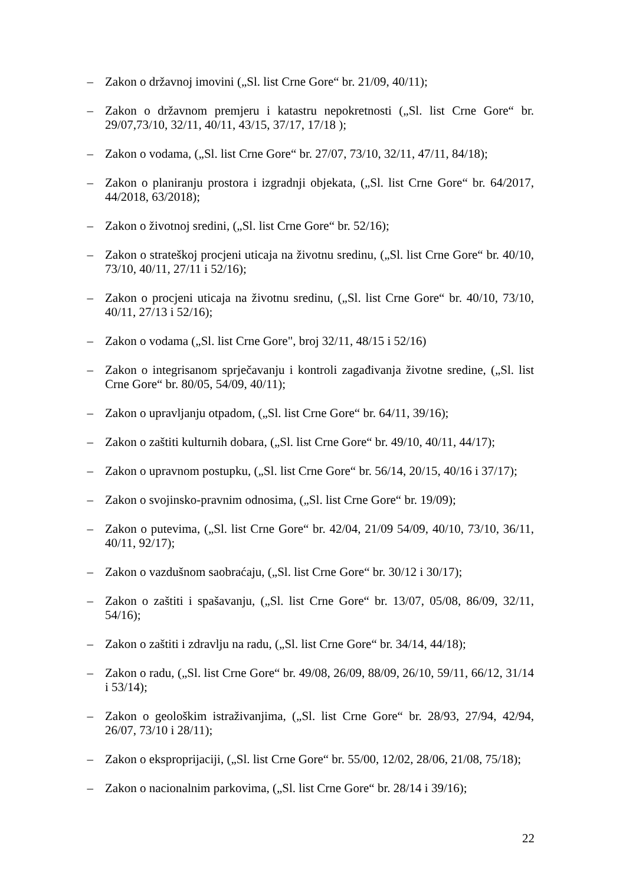– Zakon o državnoj imovini („Sl. list Crne Gore“ br. 21/09, 40/11);
– Zakon o državnom premjeru i katastru nepokretnosti („Sl. list Crne Gore“ br. 29/07,73/10, 32/11, 40/11, 43/15, 37/17, 17/18 );
– Zakon o vodama, („Sl. list Crne Gore“ br. 27/07, 73/10, 32/11, 47/11, 84/18);
– Zakon o planiranju prostora i izgradnji objekata, („Sl. list Crne Gore“ br. 64/2017, 44/2018, 63/2018);
– Zakon o životnoj sredini, („Sl. list Crne Gore“ br. 52/16);
– Zakon o strateškoj procjeni uticaja na životnu sredinu, („Sl. list Crne Gore“ br. 40/10, 73/10, 40/11, 27/11 i 52/16);
– Zakon o procjeni uticaja na životnu sredinu, („Sl. list Crne Gore“ br. 40/10, 73/10, 40/11, 27/13 i 52/16);
– Zakon o vodama („Sl. list Crne Gore", broj 32/11, 48/15 i 52/16)
– Zakon o integrisanom sprječavanju i kontroli zagađivanja životne sredine, („Sl. list Crne Gore“ br. 80/05, 54/09, 40/11);
– Zakon o upravljanju otpadom, („Sl. list Crne Gore“ br. 64/11, 39/16);
– Zakon o zaštiti kulturnih dobara, („Sl. list Crne Gore“ br. 49/10, 40/11, 44/17);
– Zakon o upravnom postupku, („Sl. list Crne Gore“ br. 56/14, 20/15, 40/16 i 37/17);
– Zakon o svojinsko-pravnim odnosima, („Sl. list Crne Gore“ br. 19/09);
– Zakon o putevima, („Sl. list Crne Gore“ br. 42/04, 21/09 54/09, 40/10, 73/10, 36/11, 40/11, 92/17);
– Zakon o vazdušnom saobraćaju, („Sl. list Crne Gore“ br. 30/12 i 30/17);
– Zakon o zaštiti i spašavanju, („Sl. list Crne Gore“ br. 13/07, 05/08, 86/09, 32/11, 54/16);
– Zakon o zaštiti i zdravlju na radu, („Sl. list Crne Gore“ br. 34/14, 44/18);
– Zakon o radu, („Sl. list Crne Gore“ br. 49/08, 26/09, 88/09, 26/10, 59/11, 66/12, 31/14 i 53/14);
– Zakon o geološkim istraživanjima, („Sl. list Crne Gore“ br. 28/93, 27/94, 42/94, 26/07, 73/10 i 28/11);
– Zakon o eksproprijaciji, („Sl. list Crne Gore“ br. 55/00, 12/02, 28/06, 21/08, 75/18);
– Zakon o nacionalnim parkovima, („Sl. list Crne Gore“ br. 28/14 i 39/16);
22